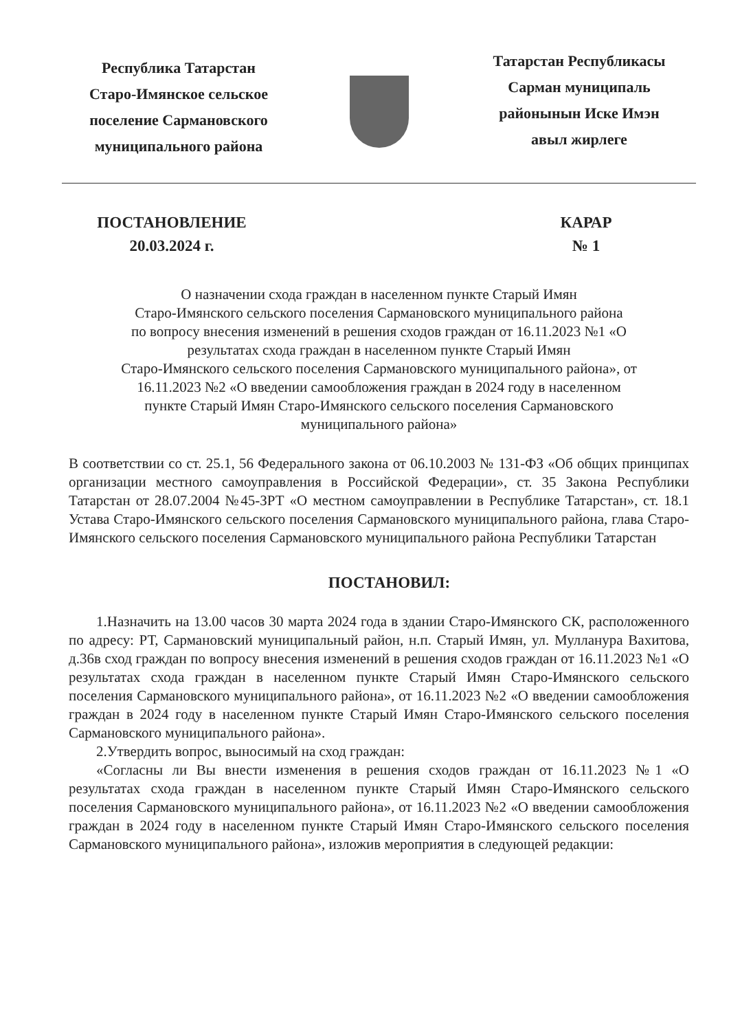Республика Татарстан
Старо-Имянское сельское
поселение Сармановского
муниципального района
Татарстан Республикасы
Сарман муниципаль
районынын Иске Имэн
авыл жирлеге
ПОСТАНОВЛЕНИЕ
20.03.2024 г.
КАРАР
№ 1
О назначении схода граждан в населенном пункте Старый Имян
Старо-Имянского сельского поселения Сармановского муниципального района
по вопросу внесения изменений в решения сходов граждан от 16.11.2023 №1 «О
результатах схода граждан в населенном пункте Старый Имян
Старо-Имянского сельского поселения Сармановского муниципального района», от
16.11.2023 №2 «О введении самообложения граждан в 2024 году в населенном
пункте Старый Имян Старо-Имянского сельского поселения Сармановского
муниципального района»
В соответствии со ст. 25.1, 56 Федерального закона от 06.10.2003 № 131-ФЗ «Об общих принципах организации местного самоуправления в Российской Федерации», ст. 35 Закона Республики Татарстан от 28.07.2004 №45-ЗРТ «О местном самоуправлении в Республике Татарстан», ст. 18.1 Устава Старо-Имянского сельского поселения Сармановского муниципального района, глава Старо-Имянского сельского поселения Сармановского муниципального района Республики Татарстан
ПОСТАНОВИЛ:
1.Назначить на 13.00 часов 30 марта 2024 года в здании Старо-Имянского СК, расположенного по адресу: РТ, Сармановский муниципальный район, н.п. Старый Имян, ул. Мулланура Вахитова, д.36в сход граждан по вопросу внесения изменений в решения сходов граждан от 16.11.2023 №1 «О результатах схода граждан в населенном пункте Старый Имян Старо-Имянского сельского поселения Сармановского муниципального района», от 16.11.2023 №2 «О введении самообложения граждан в 2024 году в населенном пункте Старый Имян Старо-Имянского сельского поселения Сармановского муниципального района».
2.Утвердить вопрос, выносимый на сход граждан:
«Согласны ли Вы внести изменения в решения сходов граждан от 16.11.2023 №1 «О результатах схода граждан в населенном пункте Старый Имян Старо-Имянского сельского поселения Сармановского муниципального района», от 16.11.2023 №2 «О введении самообложения граждан в 2024 году в населенном пункте Старый Имян Старо-Имянского сельского поселения Сармановского муниципального района», изложив мероприятия в следующей редакции: